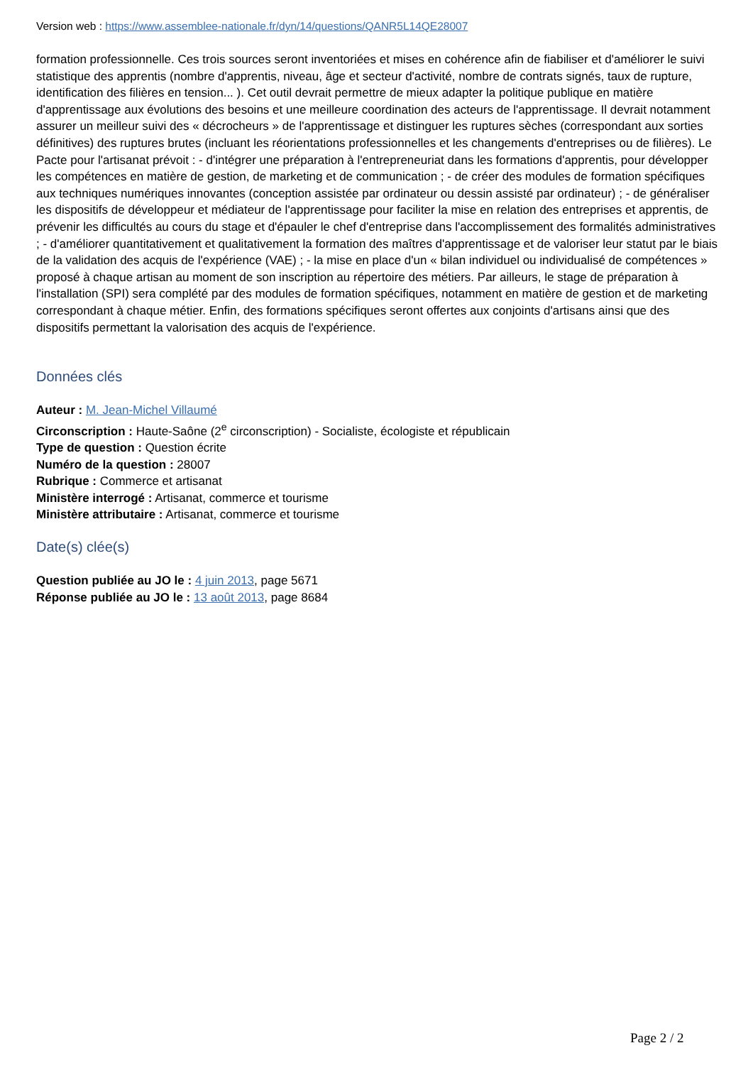Version web : https://www.assemblee-nationale.fr/dyn/14/questions/QANR5L14QE28007
formation professionnelle. Ces trois sources seront inventoriées et mises en cohérence afin de fiabiliser et d'améliorer le suivi statistique des apprentis (nombre d'apprentis, niveau, âge et secteur d'activité, nombre de contrats signés, taux de rupture, identification des filières en tension... ). Cet outil devrait permettre de mieux adapter la politique publique en matière d'apprentissage aux évolutions des besoins et une meilleure coordination des acteurs de l'apprentissage. Il devrait notamment assurer un meilleur suivi des « décrocheurs » de l'apprentissage et distinguer les ruptures sèches (correspondant aux sorties définitives) des ruptures brutes (incluant les réorientations professionnelles et les changements d'entreprises ou de filières). Le Pacte pour l'artisanat prévoit : - d'intégrer une préparation à l'entrepreneuriat dans les formations d'apprentis, pour développer les compétences en matière de gestion, de marketing et de communication ; - de créer des modules de formation spécifiques aux techniques numériques innovantes (conception assistée par ordinateur ou dessin assisté par ordinateur) ; - de généraliser les dispositifs de développeur et médiateur de l'apprentissage pour faciliter la mise en relation des entreprises et apprentis, de prévenir les difficultés au cours du stage et d'épauler le chef d'entreprise dans l'accomplissement des formalités administratives ; - d'améliorer quantitativement et qualitativement la formation des maîtres d'apprentissage et de valoriser leur statut par le biais de la validation des acquis de l'expérience (VAE) ; - la mise en place d'un « bilan individuel ou individualisé de compétences » proposé à chaque artisan au moment de son inscription au répertoire des métiers. Par ailleurs, le stage de préparation à l'installation (SPI) sera complété par des modules de formation spécifiques, notamment en matière de gestion et de marketing correspondant à chaque métier. Enfin, des formations spécifiques seront offertes aux conjoints d'artisans ainsi que des dispositifs permettant la valorisation des acquis de l'expérience.
Données clés
Auteur : M. Jean-Michel Villaumé
Circonscription : Haute-Saône (2<sup>e</sup> circonscription) - Socialiste, écologiste et républicain
Type de question : Question écrite
Numéro de la question : 28007
Rubrique : Commerce et artisanat
Ministère interrogé : Artisanat, commerce et tourisme
Ministère attributaire : Artisanat, commerce et tourisme
Date(s) clée(s)
Question publiée au JO le : 4 juin 2013, page 5671
Réponse publiée au JO le : 13 août 2013, page 8684
Page 2 / 2